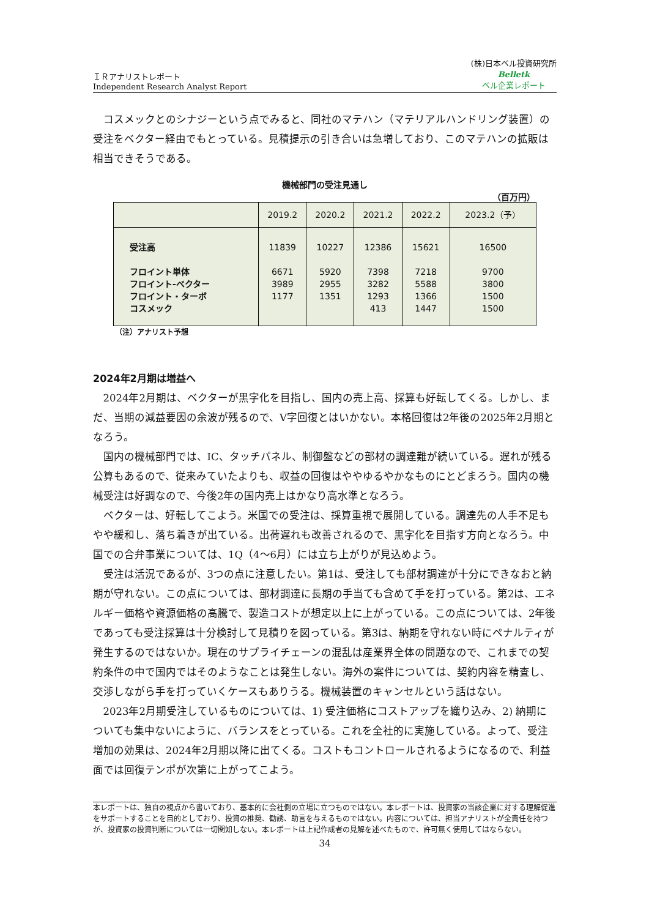ＩＲアナリストレポート
Independent Research Analyst Report
(株)日本ベル投資研究所
Belletk
ベル企業レポート
コスメックとのシナジーという点でみると、同社のマテハン（マテリアルハンドリング装置）の受注をベクター経由でもとっている。見積提示の引き合いは急増しており、このマテハンの拡販は相当できそうである。
機械部門の受注見通し
（百万円）
| | 2019.2 | 2020.2 | 2021.2 | 2022.2 | 2023.2（予） |
| --- | --- | --- | --- | --- | --- |
| 受注高 フロイント単体 フロイント‐ベクター フロイント・ターボ コスメック | 11839 6671 3989 1177 | 10227 5920 2955 1351 | 12386 7398 3282 1293 413 | 15621 7218 5588 1366 1447 | 16500 9700 3800 1500 1500 |
（注）アナリスト予想
2024年2月期は増益へ
2024年2月期は、ベクターが黒字化を目指し、国内の売上高、採算も好転してくる。しかし、まだ、当期の減益要因の余波が残るので、V字回復とはいかない。本格回復は2年後の2025年2月期となろう。
国内の機械部門では、IC、タッチパネル、制御盤などの部材の調達難が続いている。遅れが残る公算もあるので、従来みていたよりも、収益の回復はややゆるやかなものにとどまろう。国内の機械受注は好調なので、今後2年の国内売上はかなり高水準となろう。
ベクターは、好転してこよう。米国での受注は、採算重視で展開している。調達先の人手不足もやや緩和し、落ち着きが出ている。出荷遅れも改善されるので、黒字化を目指す方向となろう。中国での合弁事業については、1Q（4～6月）には立ち上がりが見込めよう。
受注は活況であるが、3つの点に注意したい。第1は、受注しても部材調達が十分にできなおと納期が守れない。この点については、部材調達に長期の手当ても含めて手を打っている。第2は、エネルギー価格や資源価格の高騰で、製造コストが想定以上に上がっている。この点については、2年後であっても受注採算は十分検討して見積りを図っている。第3は、納期を守れない時にペナルティが発生するのではないか。現在のサプライチェーンの混乱は産業界全体の問題なので、これまでの契約条件の中で国内ではそのようなことは発生しない。海外の案件については、契約内容を精査し、交渉しながら手を打っていくケースもありうる。機械装置のキャンセルという話はない。
2023年2月期受注しているものについては、1) 受注価格にコストアップを織り込み、2) 納期についても集中ないにように、バランスをとっている。これを全社的に実施している。よって、受注増加の効果は、2024年2月期以降に出てくる。コストもコントロールされるようになるので、利益面では回復テンポが次第に上がってこよう。
本レポートは、独自の視点から書いており、基本的に会社側の立場に立つものではない。本レポートは、投資家の当該企業に対する理解促進をサポートすることを目的としており、投資の推奨、勧誘、助言を与えるものではない。内容については、担当アナリストが全責任を持つが、投資家の投資判断については一切関知しない。本レポートは上記作成者の見解を述べたもので、許可無く使用してはならない。
34